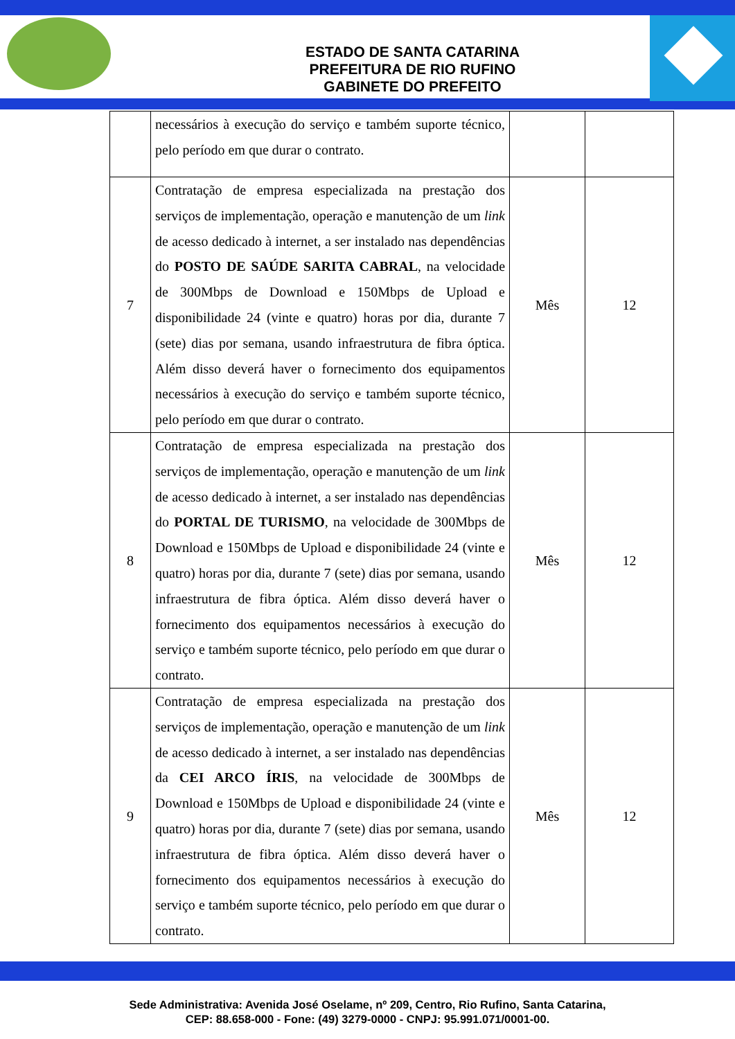ESTADO DE SANTA CATARINA
PREFEITURA DE RIO RUFINO
GABINETE DO PREFEITO
| | necessários à execução do serviço e também suporte técnico, pelo período em que durar o contrato. | | |
| 7 | Contratação de empresa especializada na prestação dos serviços de implementação, operação e manutenção de um link de acesso dedicado à internet, a ser instalado nas dependências do POSTO DE SAÚDE SARITA CABRAL , na velocidade de 300Mbps de Download e 150Mbps de Upload e disponibilidade 24 (vinte e quatro) horas por dia, durante 7 (sete) dias por semana, usando infraestrutura de fibra óptica. Além disso deverá haver o fornecimento dos equipamentos necessários à execução do serviço e também suporte técnico, pelo período em que durar o contrato. | Mês | 12 |
| 8 | Contratação de empresa especializada na prestação dos serviços de implementação, operação e manutenção de um link de acesso dedicado à internet, a ser instalado nas dependências do PORTAL DE TURISMO , na velocidade de 300Mbps de Download e 150Mbps de Upload e disponibilidade 24 (vinte e quatro) horas por dia, durante 7 (sete) dias por semana, usando infraestrutura de fibra óptica. Além disso deverá haver o fornecimento dos equipamentos necessários à execução do serviço e também suporte técnico, pelo período em que durar o contrato. | Mês | 12 |
| 9 | Contratação de empresa especializada na prestação dos serviços de implementação, operação e manutenção de um link de acesso dedicado à internet, a ser instalado nas dependências da CEI ARCO ÍRIS , na velocidade de 300Mbps de Download e 150Mbps de Upload e disponibilidade 24 (vinte e quatro) horas por dia, durante 7 (sete) dias por semana, usando infraestrutura de fibra óptica. Além disso deverá haver o fornecimento dos equipamentos necessários à execução do serviço e também suporte técnico, pelo período em que durar o contrato. | Mês | 12 |
Sede Administrativa: Avenida José Oselame, nº 209, Centro, Rio Rufino, Santa Catarina,
CEP: 88.658-000 - Fone: (49) 3279-0000 - CNPJ: 95.991.071/0001-00.